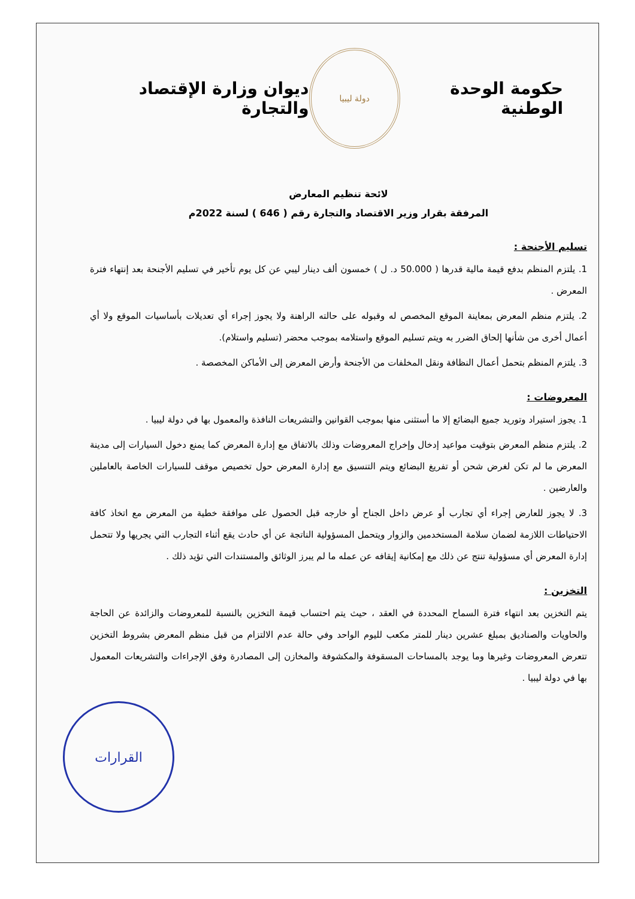حكومة الوحدة الوطنية
دولة ليبيا
ديوان وزارة الإقتصاد والتجارة
لائحة تنظيم المعارض
المرفقة بقرار وزير الاقتصاد والتجارة رقم ( 646 ) لسنة 2022م
تسليم الأجنحة :
1. يلتزم المنظم بدفع قيمة مالية قدرها ( 50.000 د. ل ) خمسون ألف دينار ليبي عن كل يوم تأخير في تسليم الأجنحة بعد إنتهاء فترة المعرض .
2. يلتزم منظم المعرض بمعاينة الموقع المخصص له وقبوله على حالته الراهنة ولا يجوز إجراء أي تعديلات بأساسيات الموقع ولا أي أعمال أخرى من شأنها إلحاق الضرر به ويتم تسليم الموقع واستلامه بموجب محضر (تسليم واستلام).
3. يلتزم المنظم بتحمل أعمال النظافة ونقل المخلفات من الأجنحة وأرض المعرض إلى الأماكن المخصصة .
المعروضات :
1. يجوز استيراد وتوريد جميع البضائع إلا ما أستثنى منها بموجب القوانين والتشريعات النافذة والمعمول بها في دولة ليبيا .
2. يلتزم منظم المعرض بتوقيت مواعيد إدخال وإخراج المعروضات وذلك بالاتفاق مع إدارة المعرض كما يمنع دخول السيارات إلى مدينة المعرض ما لم تكن لغرض شحن أو تفريغ البضائع ويتم التنسيق مع إدارة المعرض حول تخصيص موقف للسيارات الخاصة بالعاملين والعارضين .
3. لا يجوز للعارض إجراء أي تجارب أو عرض داخل الجناح أو خارجه قبل الحصول على موافقة خطية من المعرض مع اتخاذ كافة الاحتياطات اللازمة لضمان سلامة المستخدمين والزوار ويتحمل المسؤولية الناتجة عن أي حادث يقع أثناء التجارب التي يجريها ولا تتحمل إدارة المعرض أي مسؤولية تنتج عن ذلك مع إمكانية إيقافه عن عمله ما لم يبرز الوثائق والمستندات التي تؤيد ذلك .
التخزين :
يتم التخزين بعد انتهاء فترة السماح المحددة في العقد ، حيث يتم احتساب قيمة التخزين بالنسبة للمعروضات والزائدة عن الحاجة والحاويات والصناديق بمبلغ عشرين دينار للمتر مكعب لليوم الواحد وفي حالة عدم الالتزام من قبل منظم المعرض بشروط التخزين تتعرض المعروضات وغيرها وما يوجد بالمساحات المسقوفة والمكشوفة والمخازن إلى المصادرة وفق الإجراءات والتشريعات المعمول بها في دولة ليبيا .
القرارات